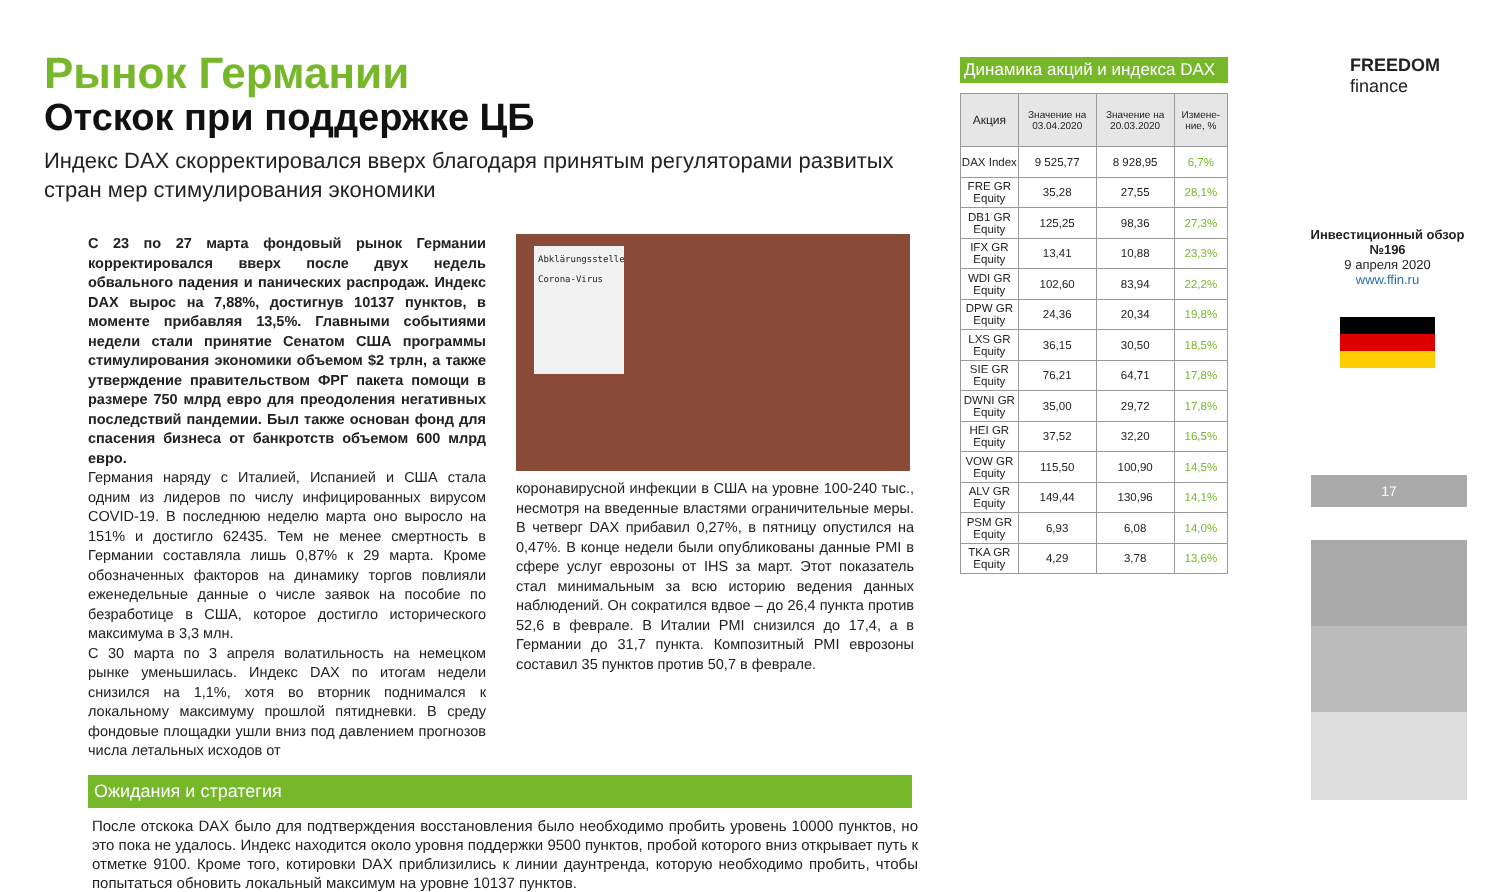Рынок Германии
Отскок при поддержке ЦБ
Индекс DAX скорректировался вверх благодаря принятым регуляторами развитых стран мер стимулирования экономики
С 23 по 27 марта фондовый рынок Германии корректировался вверх после двух недель обвального падения и панических распродаж. Индекс DAX вырос на 7,88%, достигнув 10137 пунктов, в моменте прибавляя 13,5%. Главными событиями недели стали принятие Сенатом США программы стимулирования экономики объемом $2 трлн, а также утверждение правительством ФРГ пакета помощи в размере 750 млрд евро для преодоления негативных последствий пандемии. Был также основан фонд для спасения бизнеса от банкротств объемом 600 млрд евро.
Германия наряду с Италией, Испанией и США стала одним из лидеров по числу инфицированных вирусом COVID-19. В последнюю неделю марта оно выросло на 151% и достигло 62435. Тем не менее смертность в Германии составляла лишь 0,87% к 29 марта. Кроме обозначенных факторов на динамику торгов повлияли еженедельные данные о числе заявок на пособие по безработице в США, которое достигло исторического максимума в 3,3 млн.
С 30 марта по 3 апреля волатильность на немецком рынке уменьшилась. Индекс DAX по итогам недели снизился на 1,1%, хотя во вторник поднимался к локальному максимуму прошлой пятидневки. В среду фондовые площадки ушли вниз под давлением прогнозов числа летальных исходов от
Abklärungsstelle Corona-Virus
коронавирусной инфекции в США на уровне 100-240 тыс., несмотря на введенные властями ограничительные меры. В четверг DAX прибавил 0,27%, в пятницу опустился на 0,47%. В конце недели были опубликованы данные PMI в сфере услуг еврозоны от IHS за март. Этот показатель стал минимальным за всю историю ведения данных наблюдений. Он сократился вдвое – до 26,4 пункта против 52,6 в феврале. В Италии PMI снизился до 17,4, а в Германии до 31,7 пункта. Композитный PMI еврозоны составил 35 пунктов против 50,7 в феврале.
Ожидания и стратегия
После отскока DAX было для подтверждения восстановления было необходимо пробить уровень 10000 пунктов, но это пока не удалось. Индекс находится около уровня поддержки 9500 пунктов, пробой которого вниз открывает путь к отметке 9100. Кроме того, котировки DAX приблизились к линии даунтренда, которую необходимо пробить, чтобы попытаться обновить локальный максимум на уровне 10137 пунктов.
Динамика акций и индекса DAX
| Акция | Значение на 03.04.2020 | Значение на 20.03.2020 | Измене-ние, % |
| --- | --- | --- | --- |
| DAX Index | 9 525,77 | 8 928,95 | 6,7% |
| FRE GR Equity | 35,28 | 27,55 | 28,1% |
| DB1 GR Equity | 125,25 | 98,36 | 27,3% |
| IFX GR Equity | 13,41 | 10,88 | 23,3% |
| WDI GR Equity | 102,60 | 83,94 | 22,2% |
| DPW GR Equity | 24,36 | 20,34 | 19,8% |
| LXS GR Equity | 36,15 | 30,50 | 18,5% |
| SIE GR Equity | 76,21 | 64,71 | 17,8% |
| DWNI GR Equity | 35,00 | 29,72 | 17,8% |
| HEI GR Equity | 37,52 | 32,20 | 16,5% |
| VOW GR Equity | 115,50 | 100,90 | 14,5% |
| ALV GR Equity | 149,44 | 130,96 | 14,1% |
| PSM GR Equity | 6,93 | 6,08 | 14,0% |
| TKA GR Equity | 4,29 | 3,78 | 13,6% |
FREEDOM
finance
Инвестиционный обзор №196
9 апреля 2020
www.ffin.ru
17